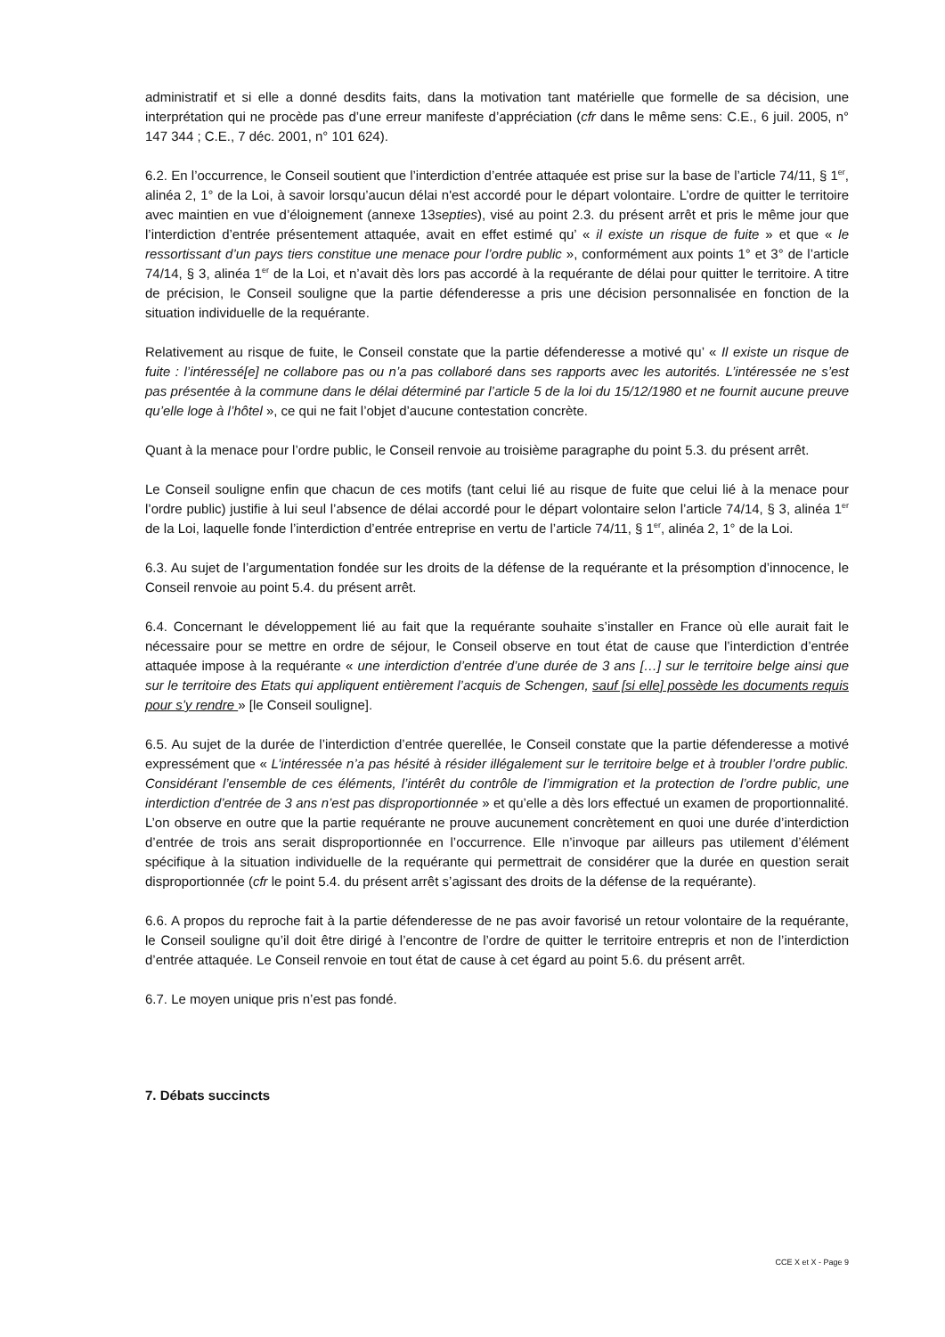administratif et si elle a donné desdits faits, dans la motivation tant matérielle que formelle de sa décision, une interprétation qui ne procède pas d’une erreur manifeste d’appréciation (cfr dans le même sens: C.E., 6 juil. 2005, n° 147 344 ; C.E., 7 déc. 2001, n° 101 624).
6.2. En l’occurrence, le Conseil soutient que l’interdiction d’entrée attaquée est prise sur la base de l’article 74/11, § 1<sup>er</sup>, alinéa 2, 1° de la Loi, à savoir lorsqu’aucun délai n'est accordé pour le départ volontaire. L’ordre de quitter le territoire avec maintien en vue d’éloignement (annexe 13septies), visé au point 2.3. du présent arrêt et pris le même jour que l’interdiction d’entrée présentement attaquée, avait en effet estimé qu’ « il existe un risque de fuite » et que « le ressortissant d’un pays tiers constitue une menace pour l’ordre public », conformément aux points 1° et 3° de l’article 74/14, § 3, alinéa 1<sup>er</sup> de la Loi, et n’avait dès lors pas accordé à la requérante de délai pour quitter le territoire. A titre de précision, le Conseil souligne que la partie défenderesse a pris une décision personnalisée en fonction de la situation individuelle de la requérante.
Relativement au risque de fuite, le Conseil constate que la partie défenderesse a motivé qu’ « Il existe un risque de fuite : l’intéressé[e] ne collabore pas ou n’a pas collaboré dans ses rapports avec les autorités. L’intéressée ne s’est pas présentée à la commune dans le délai déterminé par l’article 5 de la loi du 15/12/1980 et ne fournit aucune preuve qu’elle loge à l’hôtel », ce qui ne fait l’objet d’aucune contestation concrète.
Quant à la menace pour l’ordre public, le Conseil renvoie au troisième paragraphe du point 5.3. du présent arrêt.
Le Conseil souligne enfin que chacun de ces motifs (tant celui lié au risque de fuite que celui lié à la menace pour l’ordre public) justifie à lui seul l’absence de délai accordé pour le départ volontaire selon l’article 74/14, § 3, alinéa 1<sup>er</sup> de la Loi, laquelle fonde l’interdiction d’entrée entreprise en vertu de l’article 74/11, § 1<sup>er</sup>, alinéa 2, 1° de la Loi.
6.3. Au sujet de l’argumentation fondée sur les droits de la défense de la requérante et la présomption d’innocence, le Conseil renvoie au point 5.4. du présent arrêt.
6.4. Concernant le développement lié au fait que la requérante souhaite s’installer en France où elle aurait fait le nécessaire pour se mettre en ordre de séjour, le Conseil observe en tout état de cause que l’interdiction d’entrée attaquée impose à la requérante « une interdiction d’entrée d’une durée de 3 ans […] sur le territoire belge ainsi que sur le territoire des Etats qui appliquent entièrement l’acquis de Schengen, sauf [si elle] possède les documents requis pour s’y rendre » [le Conseil souligne].
6.5. Au sujet de la durée de l’interdiction d’entrée querellée, le Conseil constate que la partie défenderesse a motivé expressément que « L’intéressée n’a pas hésité à résider illégalement sur le territoire belge et à troubler l’ordre public. Considérant l’ensemble de ces éléments, l’intérêt du contrôle de l’immigration et la protection de l’ordre public, une interdiction d’entrée de 3 ans n’est pas disproportionnée » et qu’elle a dès lors effectué un examen de proportionnalité. L’on observe en outre que la partie requérante ne prouve aucunement concrètement en quoi une durée d’interdiction d’entrée de trois ans serait disproportionnée en l’occurrence. Elle n’invoque par ailleurs pas utilement d’élément spécifique à la situation individuelle de la requérante qui permettrait de considérer que la durée en question serait disproportionnée (cfr le point 5.4. du présent arrêt s’agissant des droits de la défense de la requérante).
6.6. A propos du reproche fait à la partie défenderesse de ne pas avoir favorisé un retour volontaire de la requérante, le Conseil souligne qu’il doit être dirigé à l’encontre de l’ordre de quitter le territoire entrepris et non de l’interdiction d’entrée attaquée. Le Conseil renvoie en tout état de cause à cet égard au point 5.6. du présent arrêt.
6.7. Le moyen unique pris n’est pas fondé.
7. Débats succincts
CCE X et X - Page 9